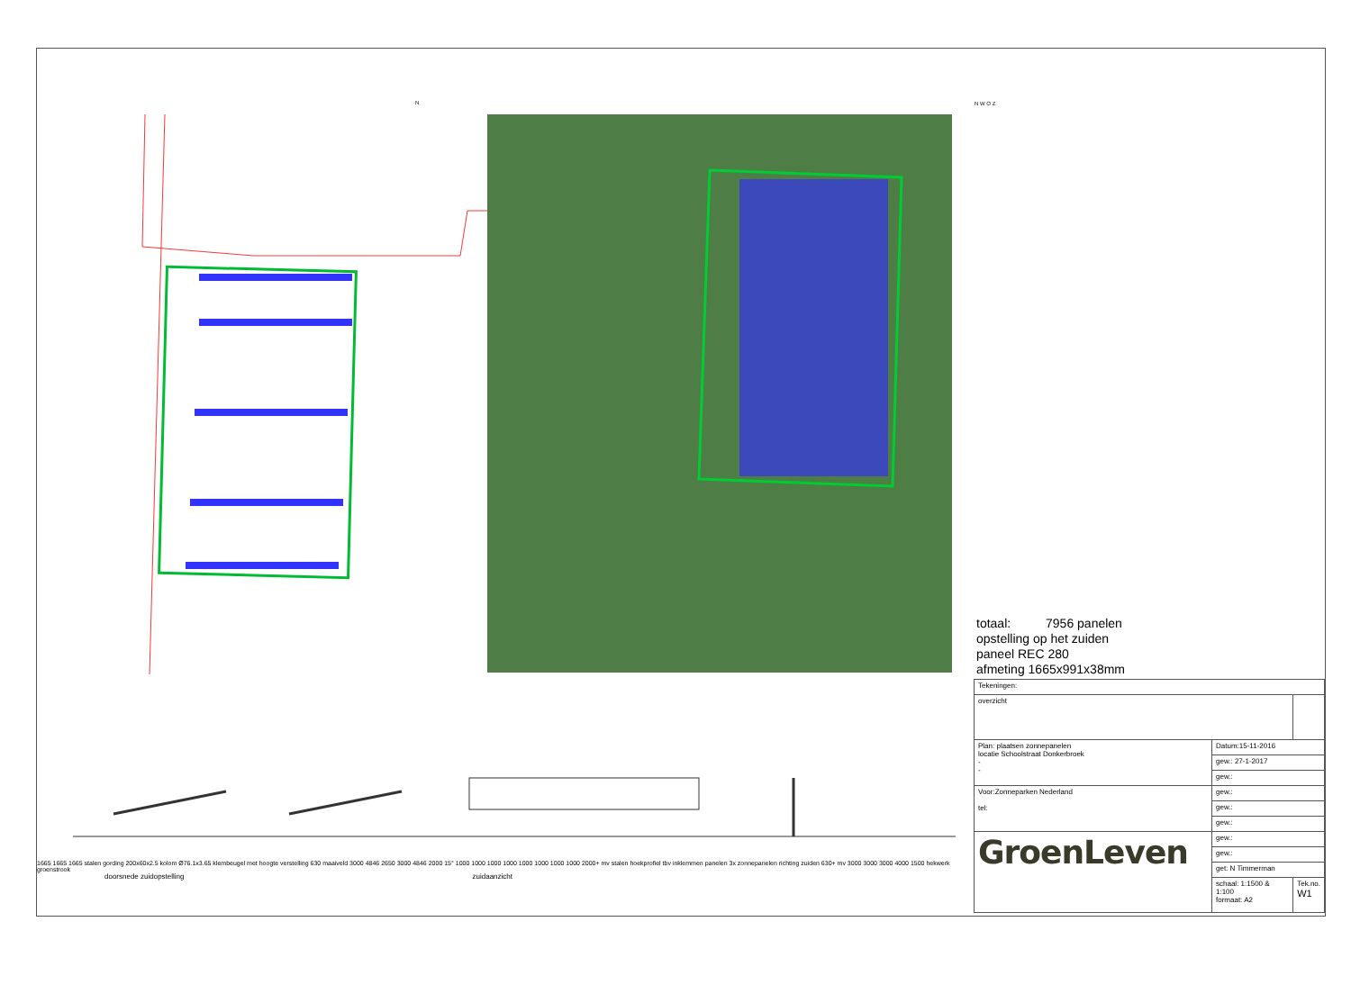N
N W O Z
totaal: 7956 panelen
opstelling op het zuiden
paneel REC 280
afmeting 1665x991x38mm
1665 1665 1665 stalen gording 200x60x2.5 kolom Ø76.1x3.65 klembeugel met hoogte verstelling 630 maaiveld 3000 4846 2650 3000 4846 2000 15° 1000 1000 1000 1000 1000 1000 1000 1000 2000+ mv stalen hoekprofiel tbv inklemmen panelen 3x zonnepanelen richting zuiden 630+ mv 3000 3000 3000 4000 1500 hekwerk groenstrook
doorsnede zuidopstelling zuidaanzicht
| Tekeningen: | | |
| overzicht | | |
| Plan: plaatsen zonnepanelen locatie Schoolstraat Donkerbroek - - | Datum:15-11-2016 | |
| | gew.: 27-1-2017 | |
| | gew.: | |
| Voor:Zonneparken Nederland tel: | gew.: | |
| | gew.: | |
| | gew.: | |
| GroenLeven | gew.: | |
| | gew.: | |
| | get: N Timmerman | |
| | schaal: 1:1500 & 1:100 formaat: A2 | Tek.no. W1 |